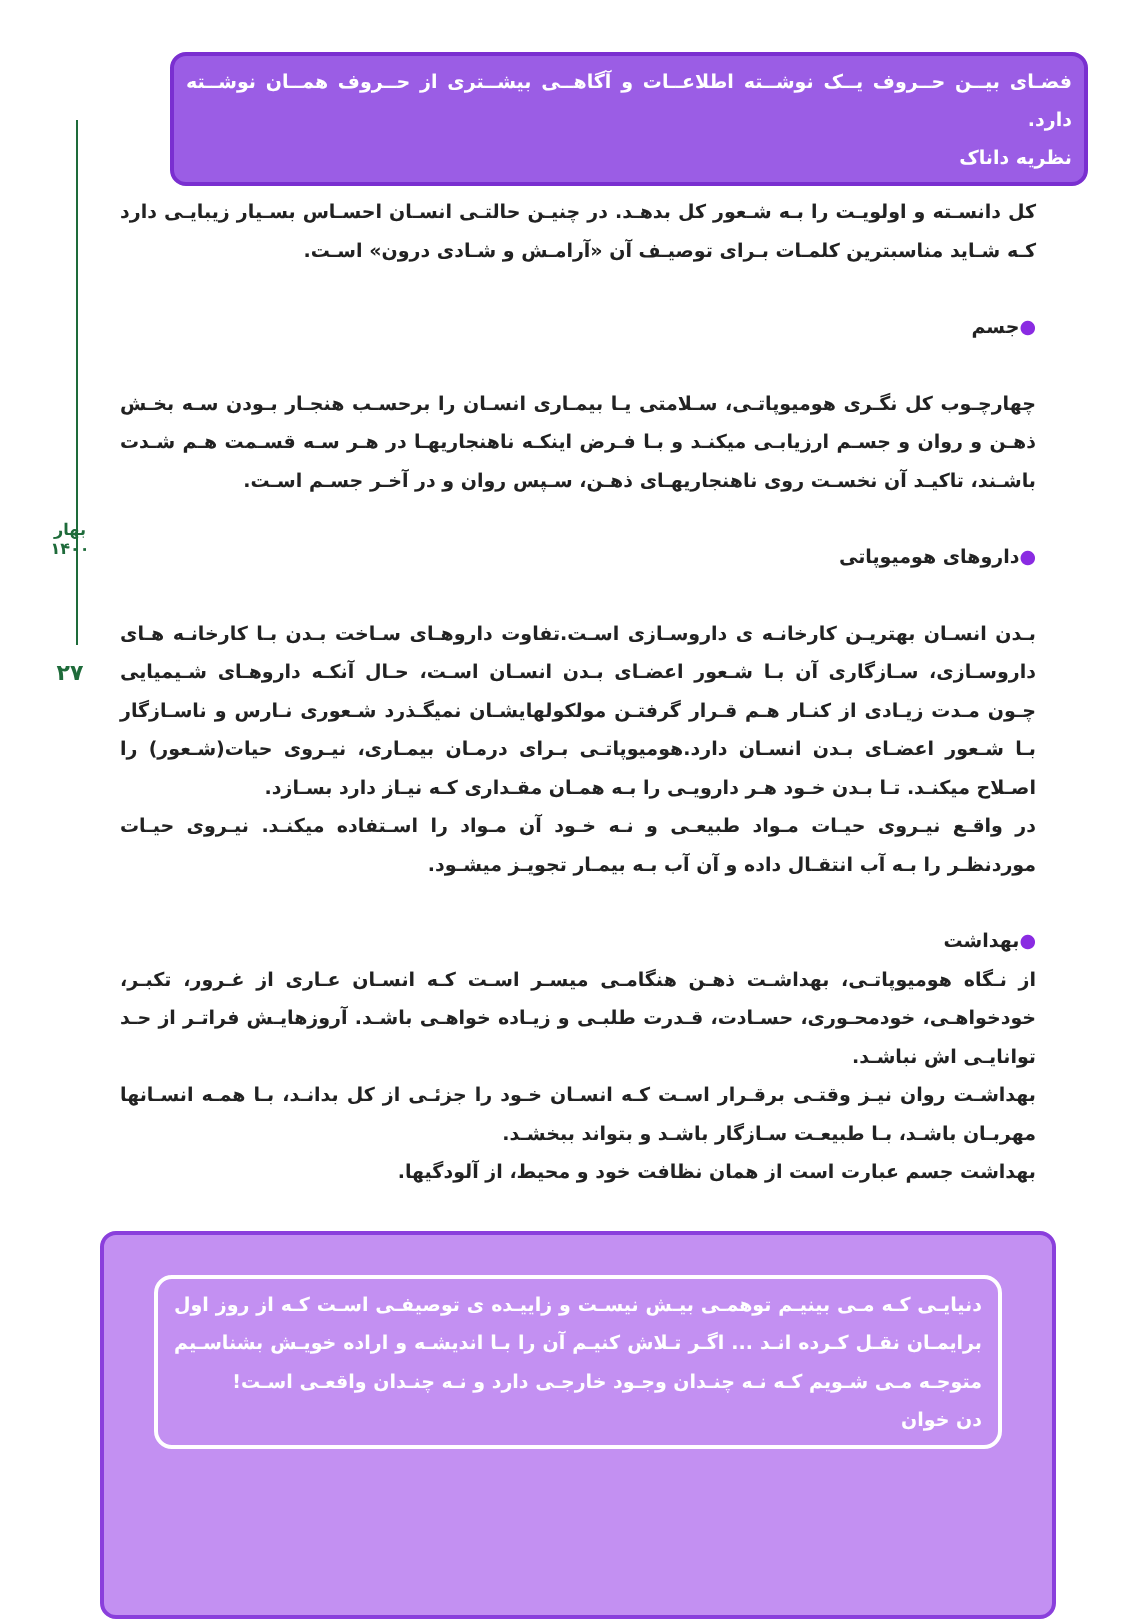بهار ۱۴۰۰
۲۷
فضـای بیــن حــروف یــک نوشــته اطلاعــات و آگاهــی بیشــتری از حــروف همــان نوشــته دارد.
نظریه داناک
کل دانسـته و اولویـت را بـه شـعور کل بدهـد. در چنیـن حالتـی انسـان احسـاس بسـیار زیبایـی دارد کـه شـاید مناسبترین کلمـات بـرای توصیـف آن «آرامـش و شـادی درون» اسـت.
●جسم
چهارچـوب کل نگـری هومیوپاتـی، سـلامتی یـا بیمـاری انسـان را برحسـب هنجـار بـودن سـه بخـش ذهـن و روان و جسـم ارزیابـی میکنـد و بـا فـرض اینکـه ناهنجاریهـا در هـر سـه قسـمت هـم شـدت باشـند، تاکیـد آن نخسـت روی ناهنجاریهـای ذهـن، سـپس روان و در آخـر جسـم اسـت.
●داروهای هومیوپاتی
بـدن انسـان بهتریـن کارخانـه ی داروسـازی اسـت.تفاوت داروهـای سـاخت بـدن بـا کارخانـه هـای داروسـازی، سـازگاری آن بـا شـعور اعضـای بـدن انسـان اسـت، حـال آنکـه داروهـای شـیمیایی چـون مـدت زیـادی از کنـار هـم قـرار گرفتـن مولکولهایشـان نمیگـذرد شـعوری نـارس و ناسـازگار بـا شـعور اعضـای بـدن انسـان دارد.هومیوپاتـی بـرای درمـان بیمـاری، نیـروی حیات(شـعور) را اصـلاح میکنـد. تـا بـدن خـود هـر دارویـی را بـه همـان مقـداری کـه نیـاز دارد بسـازد.
در واقـع نیـروی حیـات مـواد طبیعـی و نـه خـود آن مـواد را اسـتفاده میکنـد. نیـروی حیـات موردنظـر را بـه آب انتقـال داده و آن آب بـه بیمـار تجویـز میشـود.
●بهداشت
از نـگاه هومیوپاتـی، بهداشـت ذهـن هنگامـی میسـر اسـت کـه انسـان عـاری از غـرور، تکبـر، خودخواهـی، خودمحـوری، حسـادت، قـدرت طلبـی و زیـاده خواهـی باشـد. آروزهایـش فراتـر از حـد توانایـی اش نباشـد.
بهداشـت روان نیـز وقتـی برقـرار اسـت کـه انسـان خـود را جزئـی از کل بدانـد، بـا همـه انسـانها مهربـان باشـد، بـا طبیعـت سـازگار باشـد و بتواند ببخشـد.
بهداشت جسم عبارت است از همان نظافت خود و محیط، از آلودگیها.
دنیایـی کـه مـی بینیـم توهمـی بیـش نیسـت و زاییـده ی توصیفـی اسـت کـه از روز اول برایمـان نقـل کـرده انـد ... اگـر تـلاش کنیـم آن را بـا اندیشـه و اراده خویـش بشناسـیم متوجـه مـی شـویم کـه نـه چنـدان وجـود خارجـی دارد و نـه چنـدان واقعـی اسـت!
دن خوان